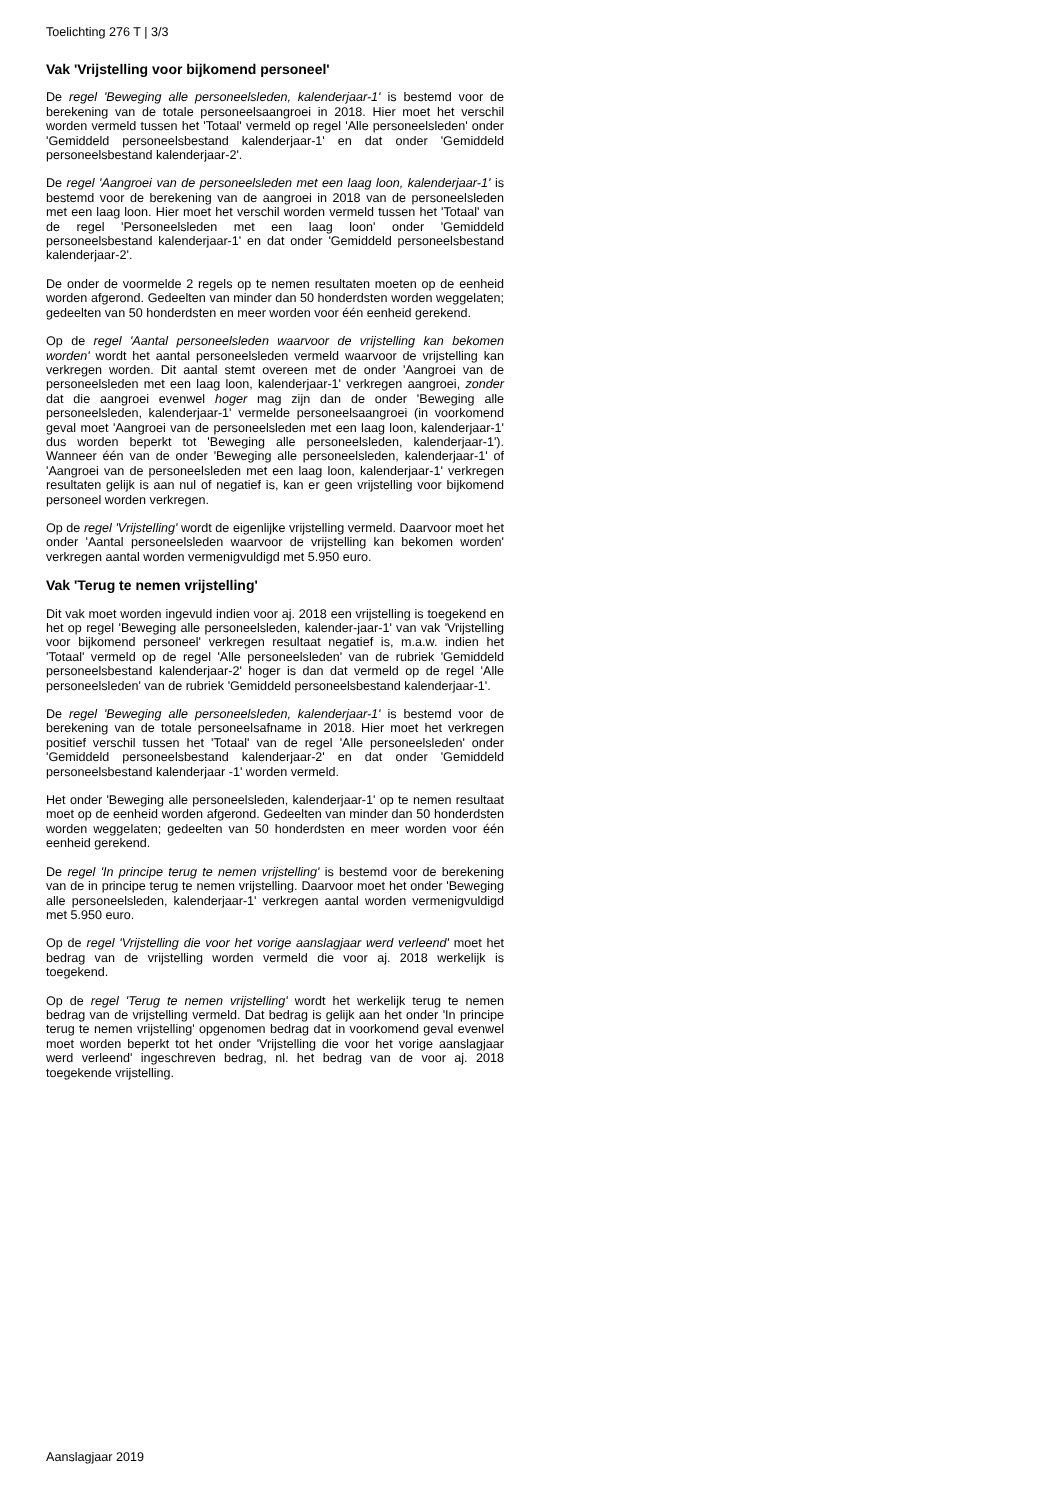Toelichting 276 T | 3/3
Vak 'Vrijstelling voor bijkomend personeel'
De regel 'Beweging alle personeelsleden, kalenderjaar-1' is bestemd voor de berekening van de totale personeelsaangroei in 2018. Hier moet het verschil worden vermeld tussen het 'Totaal' vermeld op regel 'Alle personeelsleden' onder 'Gemiddeld personeelsbestand kalenderjaar-1' en dat onder 'Gemiddeld personeelsbestand kalenderjaar-2'.
De regel 'Aangroei van de personeelsleden met een laag loon, kalenderjaar-1' is bestemd voor de berekening van de aangroei in 2018 van de personeelsleden met een laag loon. Hier moet het verschil worden vermeld tussen het 'Totaal' van de regel 'Personeelsleden met een laag loon' onder 'Gemiddeld personeelsbestand kalenderjaar-1' en dat onder 'Gemiddeld personeelsbestand kalenderjaar-2'.
De onder de voormelde 2 regels op te nemen resultaten moeten op de eenheid worden afgerond. Gedeelten van minder dan 50 honderdsten worden weggelaten; gedeelten van 50 honderdsten en meer worden voor één eenheid gerekend.
Op de regel 'Aantal personeelsleden waarvoor de vrijstelling kan bekomen worden' wordt het aantal personeelsleden vermeld waarvoor de vrijstelling kan verkregen worden. Dit aantal stemt overeen met de onder 'Aangroei van de personeelsleden met een laag loon, kalenderjaar-1' verkregen aangroei, zonder dat die aangroei evenwel hoger mag zijn dan de onder 'Beweging alle personeelsleden, kalenderjaar-1' vermelde personeelsaangroei (in voorkomend geval moet 'Aangroei van de personeelsleden met een laag loon, kalenderjaar-1' dus worden beperkt tot 'Beweging alle personeelsleden, kalenderjaar-1'). Wanneer één van de onder 'Beweging alle personeelsleden, kalenderjaar-1' of 'Aangroei van de personeelsleden met een laag loon, kalenderjaar-1' verkregen resultaten gelijk is aan nul of negatief is, kan er geen vrijstelling voor bijkomend personeel worden verkregen.
Op de regel 'Vrijstelling' wordt de eigenlijke vrijstelling vermeld. Daarvoor moet het onder 'Aantal personeelsleden waarvoor de vrijstelling kan bekomen worden' verkregen aantal worden vermenigvuldigd met 5.950 euro.
Vak 'Terug te nemen vrijstelling'
Dit vak moet worden ingevuld indien voor aj. 2018 een vrijstelling is toegekend en het op regel 'Beweging alle personeelsleden, kalender-jaar-1' van vak 'Vrijstelling voor bijkomend personeel' verkregen resultaat negatief is, m.a.w. indien het 'Totaal' vermeld op de regel 'Alle personeelsleden' van de rubriek 'Gemiddeld personeelsbestand kalenderjaar-2' hoger is dan dat vermeld op de regel 'Alle personeelsleden' van de rubriek 'Gemiddeld personeelsbestand kalenderjaar-1'.
De regel 'Beweging alle personeelsleden, kalenderjaar-1' is bestemd voor de berekening van de totale personeelsafname in 2018. Hier moet het verkregen positief verschil tussen het 'Totaal' van de regel 'Alle personeelsleden' onder 'Gemiddeld personeelsbestand kalenderjaar-2' en dat onder 'Gemiddeld personeelsbestand kalenderjaar -1' worden vermeld.
Het onder 'Beweging alle personeelsleden, kalenderjaar-1' op te nemen resultaat moet op de eenheid worden afgerond. Gedeelten van minder dan 50 honderdsten worden weggelaten; gedeelten van 50 honderdsten en meer worden voor één eenheid gerekend.
De regel 'In principe terug te nemen vrijstelling' is bestemd voor de berekening van de in principe terug te nemen vrijstelling. Daarvoor moet het onder 'Beweging alle personeelsleden, kalenderjaar-1' verkregen aantal worden vermenigvuldigd met 5.950 euro.
Op de regel 'Vrijstelling die voor het vorige aanslagjaar werd verleend' moet het bedrag van de vrijstelling worden vermeld die voor aj. 2018 werkelijk is toegekend.
Op de regel 'Terug te nemen vrijstelling' wordt het werkelijk terug te nemen bedrag van de vrijstelling vermeld. Dat bedrag is gelijk aan het onder 'In principe terug te nemen vrijstelling' opgenomen bedrag dat in voorkomend geval evenwel moet worden beperkt tot het onder 'Vrijstelling die voor het vorige aanslagjaar werd verleend' ingeschreven bedrag, nl. het bedrag van de voor aj. 2018 toegekende vrijstelling.
Aanslagjaar 2019